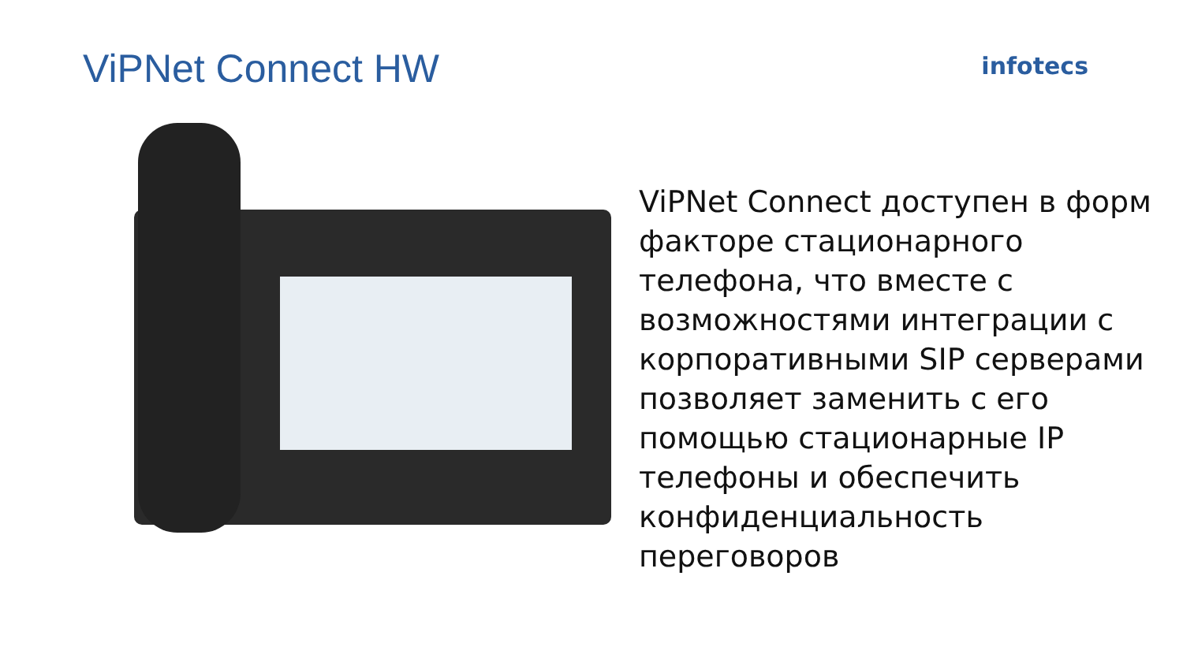ViPNet Connect HW
infotecs
ViPNet Connect доступен в форм факторе стационарного телефона, что вместе с возможностями интеграции с корпоративными SIP серверами позволяет заменить с его помощью стационарные IP телефоны и обеспечить конфиденциальность переговоров